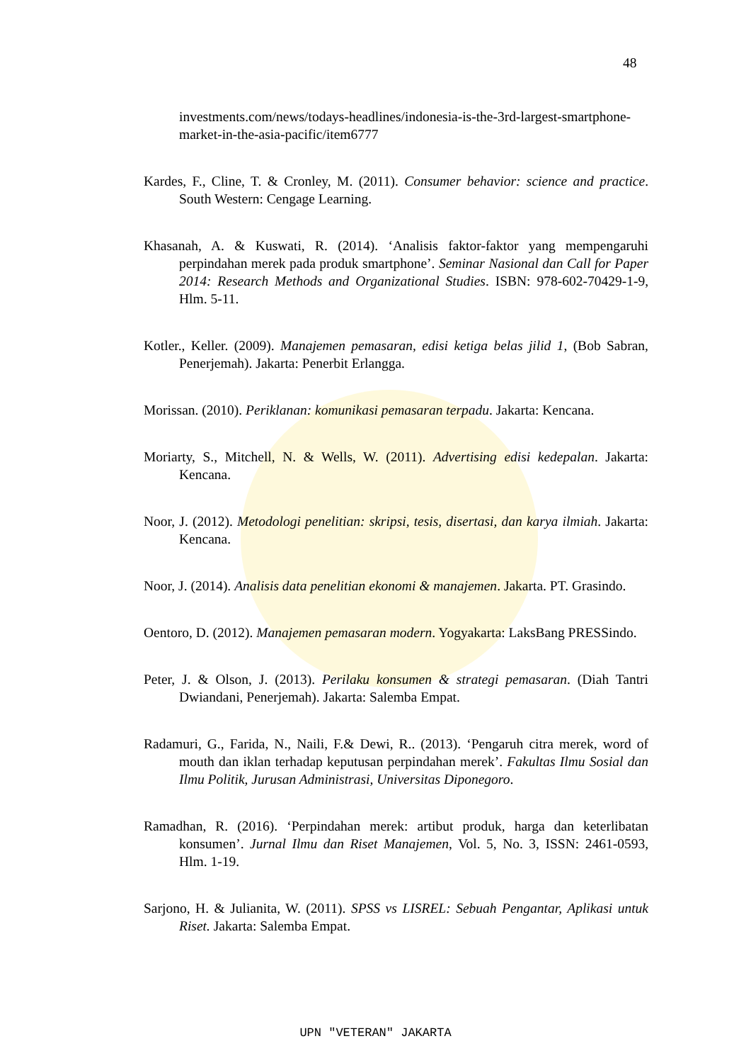48
investments.com/news/todays-headlines/indonesia-is-the-3rd-largest-smartphone-market-in-the-asia-pacific/item6777
Kardes, F., Cline, T. & Cronley, M. (2011). Consumer behavior: science and practice. South Western: Cengage Learning.
Khasanah, A. & Kuswati, R. (2014). ‘Analisis faktor-faktor yang mempengaruhi perpindahan merek pada produk smartphone’. Seminar Nasional dan Call for Paper 2014: Research Methods and Organizational Studies. ISBN: 978-602-70429-1-9, Hlm. 5-11.
Kotler., Keller. (2009). Manajemen pemasaran, edisi ketiga belas jilid 1, (Bob Sabran, Penerjemah). Jakarta: Penerbit Erlangga.
Morissan. (2010). Periklanan: komunikasi pemasaran terpadu. Jakarta: Kencana.
Moriarty, S., Mitchell, N. & Wells, W. (2011). Advertising edisi kedepalan. Jakarta: Kencana.
Noor, J. (2012). Metodologi penelitian: skripsi, tesis, disertasi, dan karya ilmiah. Jakarta: Kencana.
Noor, J. (2014). Analisis data penelitian ekonomi & manajemen. Jakarta. PT. Grasindo.
Oentoro, D. (2012). Manajemen pemasaran modern. Yogyakarta: LaksBang PRESSindo.
Peter, J. & Olson, J. (2013). Perilaku konsumen & strategi pemasaran. (Diah Tantri Dwiandani, Penerjemah). Jakarta: Salemba Empat.
Radamuri, G., Farida, N., Naili, F.& Dewi, R.. (2013). ‘Pengaruh citra merek, word of mouth dan iklan terhadap keputusan perpindahan merek’. Fakultas Ilmu Sosial dan Ilmu Politik, Jurusan Administrasi, Universitas Diponegoro.
Ramadhan, R. (2016). ‘Perpindahan merek: artibut produk, harga dan keterlibatan konsumen’. Jurnal Ilmu dan Riset Manajemen, Vol. 5, No. 3, ISSN: 2461-0593, Hlm. 1-19.
Sarjono, H. & Julianita, W. (2011). SPSS vs LISREL: Sebuah Pengantar, Aplikasi untuk Riset. Jakarta: Salemba Empat.
UPN "VETERAN" JAKARTA